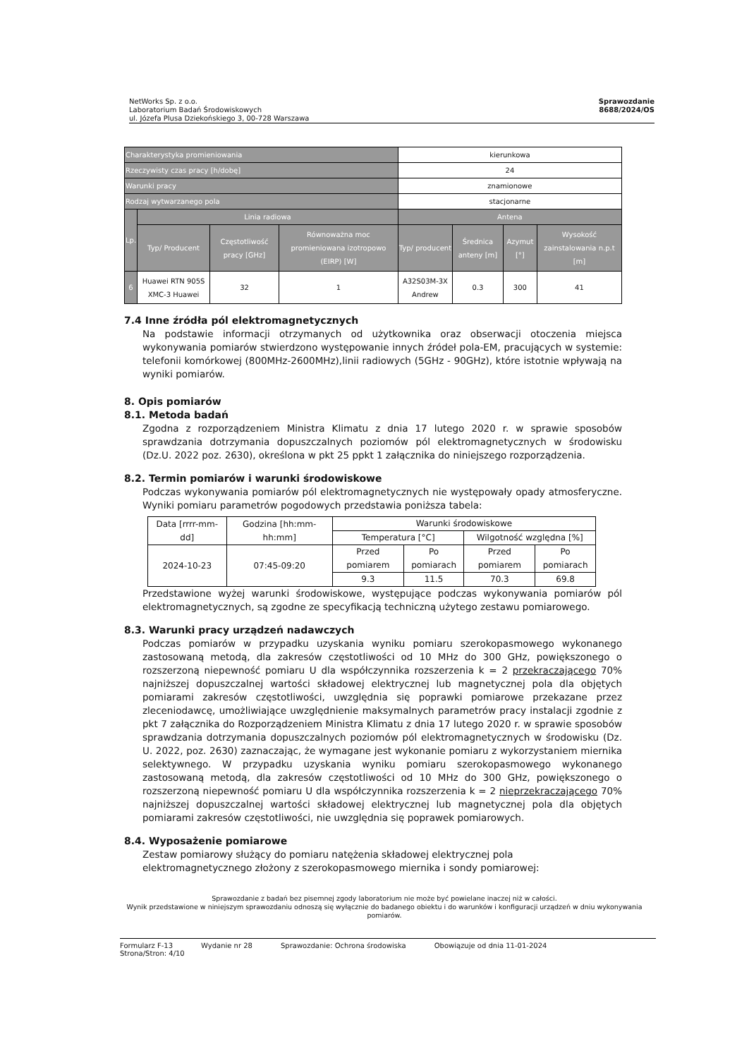NetWorks Sp. z o.o.
Laboratorium Badań Środowiskowych
ul. Józefa Plusa Dziekońskiego 3, 00-728 Warszawa
Sprawozdanie
8688/2024/OS
| Charakterystyka promieniowania | | | | kierunkowa | | | |
| Rzeczywisty czas pracy [h/dobę] | | | | 24 | | | |
| Warunki pracy | | | | znamionowe | | | |
| Rodzaj wytwarzanego pola | | | | stacjonarne | | | |
| Lp. | Linia radiowa | | | Antena | | | |
| | Typ/ Producent | Częstotliwość pracy [GHz] | Równoważna moc promieniowana izotropowo (EIRP) [W] | Typ/ producent | Średnica anteny [m] | Azymut [°] | Wysokość zainstalowania n.p.t [m] |
| 6 | Huawei RTN 905S XMC-3 Huawei | 32 | 1 | A32S03M-3X Andrew | 0.3 | 300 | 41 |
7.4 Inne źródła pól elektromagnetycznych
Na podstawie informacji otrzymanych od użytkownika oraz obserwacji otoczenia miejsca wykonywania pomiarów stwierdzono występowanie innych źródeł pola-EM, pracujących w systemie: telefonii komórkowej (800MHz-2600MHz),linii radiowych (5GHz - 90GHz), które istotnie wpływają na wyniki pomiarów.
8. Opis pomiarów
8.1. Metoda badań
Zgodna z rozporządzeniem Ministra Klimatu z dnia 17 lutego 2020 r. w sprawie sposobów sprawdzania dotrzymania dopuszczalnych poziomów pól elektromagnetycznych w środowisku (Dz.U. 2022 poz. 2630), określona w pkt 25 ppkt 1 załącznika do niniejszego rozporządzenia.
8.2. Termin pomiarów i warunki środowiskowe
Podczas wykonywania pomiarów pól elektromagnetycznych nie występowały opady atmosferyczne. Wyniki pomiaru parametrów pogodowych przedstawia poniższa tabela:
| Data [rrrr-mm- dd] | Godzina [hh:mm-hh:mm] | Warunki środowiskowe | | | |
| | | Temperatura [°C] | | Wilgotność względna [%] | |
| 2024-10-23 | 07:45-09:20 | Przed pomiarem | Po pomiarach | Przed pomiarem | Po pomiarach |
| | | 9.3 | 11.5 | 70.3 | 69.8 |
Przedstawione wyżej warunki środowiskowe, występujące podczas wykonywania pomiarów pól elektromagnetycznych, są zgodne ze specyfikacją techniczną użytego zestawu pomiarowego.
8.3. Warunki pracy urządzeń nadawczych
Podczas pomiarów w przypadku uzyskania wyniku pomiaru szerokopasmowego wykonanego zastosowaną metodą, dla zakresów częstotliwości od 10 MHz do 300 GHz, powiększonego o rozszerzoną niepewność pomiaru U dla współczynnika rozszerzenia k = 2 przekraczającego 70% najniższej dopuszczalnej wartości składowej elektrycznej lub magnetycznej pola dla objętych pomiarami zakresów częstotliwości, uwzględnia się poprawki pomiarowe przekazane przez zleceniodawcę, umożliwiające uwzględnienie maksymalnych parametrów pracy instalacji zgodnie z pkt 7 załącznika do Rozporządzeniem Ministra Klimatu z dnia 17 lutego 2020 r. w sprawie sposobów sprawdzania dotrzymania dopuszczalnych poziomów pól elektromagnetycznych w środowisku (Dz. U. 2022, poz. 2630) zaznaczając, że wymagane jest wykonanie pomiaru z wykorzystaniem miernika selektywnego. W przypadku uzyskania wyniku pomiaru szerokopasmowego wykonanego zastosowaną metodą, dla zakresów częstotliwości od 10 MHz do 300 GHz, powiększonego o rozszerzoną niepewność pomiaru U dla współczynnika rozszerzenia k = 2 nieprzekraczającego 70% najniższej dopuszczalnej wartości składowej elektrycznej lub magnetycznej pola dla objętych pomiarami zakresów częstotliwości, nie uwzględnia się poprawek pomiarowych.
8.4. Wyposażenie pomiarowe
Zestaw pomiarowy służący do pomiaru natężenia składowej elektrycznej pola elektromagnetycznego złożony z szerokopasmowego miernika i sondy pomiarowej:
Sprawozdanie z badań bez pisemnej zgody laboratorium nie może być powielane inaczej niż w całości.
Wynik przedstawione w niniejszym sprawozdaniu odnoszą się wyłącznie do badanego obiektu i do warunków i konfiguracji urządzeń w dniu wykonywania pomiarów.
Formularz F-13 Wydanie nr 28 Sprawozdanie: Ochrona środowiska Obowiązuje od dnia 11-01-2024
Strona/Stron: 4/10